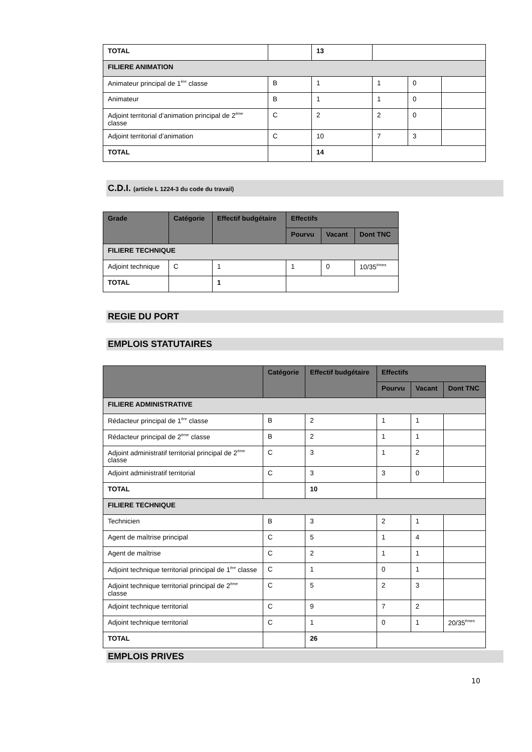| TOTAL | | 13 | | | |
| FILIERE ANIMATION | | | | | |
| Animateur principal de 1<sup>ère</sup> classe | B | 1 | 1 | 0 | |
| Animateur | B | 1 | 1 | 0 | |
| Adjoint territorial d’animation principal de 2<sup>ème</sup> classe | C | 2 | 2 | 0 | |
| Adjoint territorial d’animation | C | 10 | 7 | 3 | |
| TOTAL | | 14 | | | |
C.D.I. (article L 1224-3 du code du travail)
| Grade | Catégorie | Effectif budgétaire | Effectifs | | |
| --- | --- | --- | --- | --- | --- |
| | | | Pourvu | Vacant | Dont TNC |
| FILIERE TECHNIQUE | | | | | |
| Adjoint technique | C | 1 | 1 | 0 | 10/35<sup>èmes</sup> |
| TOTAL | | 1 | | | |
REGIE DU PORT
EMPLOIS STATUTAIRES
| | Catégorie | Effectif budgétaire | Effectifs | | |
| --- | --- | --- | --- | --- | --- |
| | | | Pourvu | Vacant | Dont TNC |
| FILIERE ADMINISTRATIVE | | | | | |
| Rédacteur principal de 1<sup>ère</sup> classe | B | 2 | 1 | 1 | |
| Rédacteur principal de 2<sup>ème</sup> classe | B | 2 | 1 | 1 | |
| Adjoint administratif territorial principal de 2<sup>ème</sup> classe | C | 3 | 1 | 2 | |
| Adjoint administratif territorial | C | 3 | 3 | 0 | |
| TOTAL | | 10 | | | |
| FILIERE TECHNIQUE | | | | | |
| Technicien | B | 3 | 2 | 1 | |
| Agent de maîtrise principal | C | 5 | 1 | 4 | |
| Agent de maîtrise | C | 2 | 1 | 1 | |
| Adjoint technique territorial principal de 1<sup>ère</sup> classe | C | 1 | 0 | 1 | |
| Adjoint technique territorial principal de 2<sup>ème</sup> classe | C | 5 | 2 | 3 | |
| Adjoint technique territorial | C | 9 | 7 | 2 | |
| Adjoint technique territorial | C | 1 | 0 | 1 | 20/35<sup>èmes</sup> |
| TOTAL | | 26 | | | |
EMPLOIS PRIVES
10